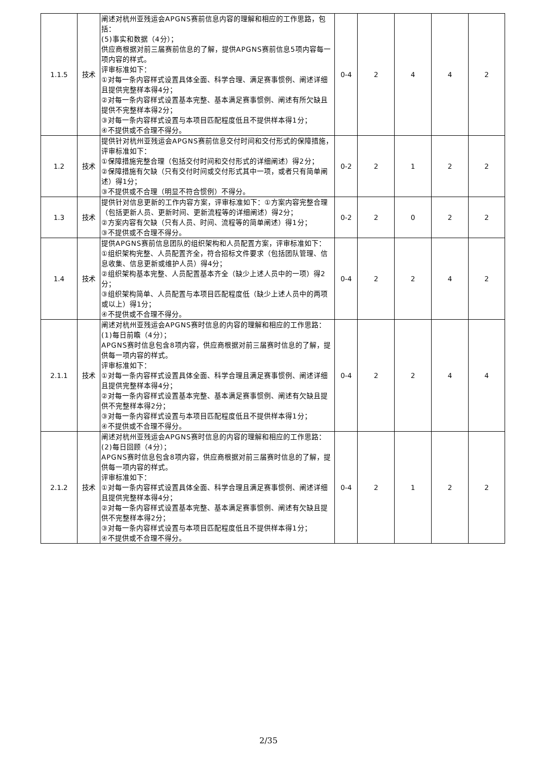| 1.1.5 | 技术 | 阐述对杭州亚残运会APGNS赛前信息内容的理解和相应的工作思路，包括： (5)事实和数据（4分）； 供应商根据对前三届赛前信息的了解，提供APGNS赛前信息5项内容每一项内容的样式。 评审标准如下： ①对每一条内容样式设置具体全面、科学合理、满足赛事惯例、阐述详细且提供完整样本得4分； ②对每一条内容样式设置基本完整、基本满足赛事惯例、阐述有所欠缺且提供不完整样本得2分； ③对每一条内容样式设置与本项目匹配程度低且不提供样本得1分； ④不提供或不合理不得分。 | 0-4 | 2 | 4 | 4 | 2 |
| 1.2 | 技术 | 提供针对杭州亚残运会APGNS赛前信息交付时间和交付形式的保障措施，评审标准如下： ①保障措施完整合理（包括交付时间和交付形式的详细阐述）得2分； ②保障措施有欠缺（只有交付时间或交付形式其中一项，或者只有简单阐述）得1分； ③不提供或不合理（明显不符合惯例）不得分。 | 0-2 | 2 | 1 | 2 | 2 |
| 1.3 | 技术 | 提供针对信息更新的工作内容方案，评审标准如下：①方案内容完整合理（包括更新人员、更新时间、更新流程等的详细阐述）得2分； ②方案内容有欠缺（只有人员、时间、流程等的简单阐述）得1分； ③不提供或不合理不得分。 | 0-2 | 2 | 0 | 2 | 2 |
| 1.4 | 技术 | 提供APGNS赛前信息团队的组织架构和人员配置方案，评审标准如下： ①组织架构完整、人员配置齐全，符合招标文件要求（包括团队管理、信息收集、信息更新或维护人员）得4分； ②组织架构基本完整、人员配置基本齐全（缺少上述人员中的一项）得2分； ③组织架构简单、人员配置与本项目匹配程度低（缺少上述人员中的两项或以上）得1分； ④不提供或不合理不得分。 | 0-4 | 2 | 2 | 4 | 2 |
| 2.1.1 | 技术 | 阐述对杭州亚残运会APGNS赛时信息的内容的理解和相应的工作思路： (1)每日前瞻（4分）； APGNS赛时信息包含8项内容，供应商根据对前三届赛时信息的了解，提供每一项内容的样式。 评审标准如下： ①对每一条内容样式设置具体全面、科学合理且满足赛事惯例、阐述详细且提供完整样本得4分； ②对每一条内容样式设置基本完整、基本满足赛事惯例、阐述有欠缺且提供不完整样本得2分； ③对每一条内容样式设置与本项目匹配程度低且不提供样本得1分； ④不提供或不合理不得分。 | 0-4 | 2 | 2 | 4 | 4 |
| 2.1.2 | 技术 | 阐述对杭州亚残运会APGNS赛时信息的内容的理解和相应的工作思路： (2)每日回顾（4分）； APGNS赛时信息包含8项内容，供应商根据对前三届赛时信息的了解，提供每一项内容的样式。 评审标准如下： ①对每一条内容样式设置具体全面、科学合理且满足赛事惯例、阐述详细且提供完整样本得4分； ②对每一条内容样式设置基本完整、基本满足赛事惯例、阐述有欠缺且提供不完整样本得2分； ③对每一条内容样式设置与本项目匹配程度低且不提供样本得1分； ④不提供或不合理不得分。 | 0-4 | 2 | 1 | 2 | 2 |
2/35